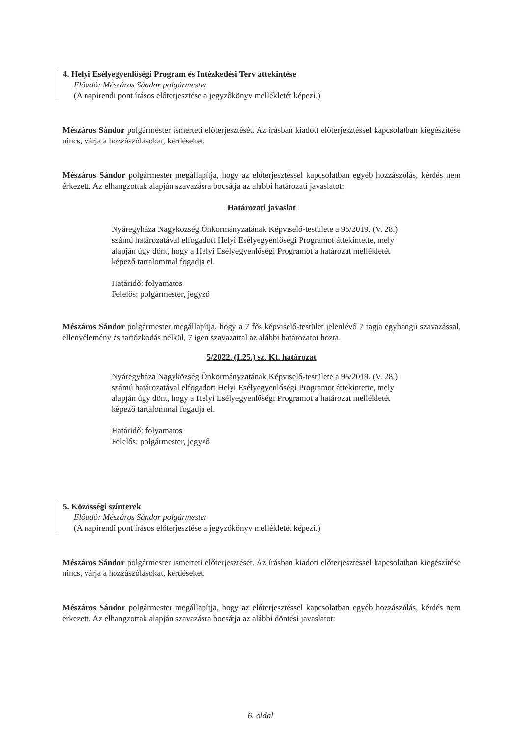4. Helyi Esélyegyenlőségi Program és Intézkedési Terv áttekintése
Előadó: Mészáros Sándor polgármester
(A napirendi pont írásos előterjesztése a jegyzőkönyv mellékletét képezi.)
Mészáros Sándor polgármester ismerteti előterjesztését. Az írásban kiadott előterjesztéssel kapcsolatban kiegészítése nincs, várja a hozzászólásokat, kérdéseket.
Mészáros Sándor polgármester megállapítja, hogy az előterjesztéssel kapcsolatban egyéb hozzászólás, kérdés nem érkezett. Az elhangzottak alapján szavazásra bocsátja az alábbi határozati javaslatot:
Határozati javaslat
Nyáregyháza Nagyközség Önkormányzatának Képviselő-testülete a 95/2019. (V. 28.) számú határozatával elfogadott Helyi Esélyegyenlőségi Programot áttekintette, mely alapján úgy dönt, hogy a Helyi Esélyegyenlőségi Programot a határozat mellékletét képező tartalommal fogadja el.
Határidő: folyamatos
Felelős: polgármester, jegyző
Mészáros Sándor polgármester megállapítja, hogy a 7 fős képviselő-testület jelenlévő 7 tagja egyhangú szavazással, ellenvélemény és tartózkodás nélkül, 7 igen szavazattal az alábbi határozatot hozta.
5/2022. (I.25.) sz. Kt. határozat
Nyáregyháza Nagyközség Önkormányzatának Képviselő-testülete a 95/2019. (V. 28.) számú határozatával elfogadott Helyi Esélyegyenlőségi Programot áttekintette, mely alapján úgy dönt, hogy a Helyi Esélyegyenlőségi Programot a határozat mellékletét képező tartalommal fogadja el.
Határidő: folyamatos
Felelős: polgármester, jegyző
5. Közösségi színterek
Előadó: Mészáros Sándor polgármester
(A napirendi pont írásos előterjesztése a jegyzőkönyv mellékletét képezi.)
Mészáros Sándor polgármester ismerteti előterjesztését. Az írásban kiadott előterjesztéssel kapcsolatban kiegészítése nincs, várja a hozzászólásokat, kérdéseket.
Mészáros Sándor polgármester megállapítja, hogy az előterjesztéssel kapcsolatban egyéb hozzászólás, kérdés nem érkezett. Az elhangzottak alapján szavazásra bocsátja az alábbi döntési javaslatot:
6. oldal